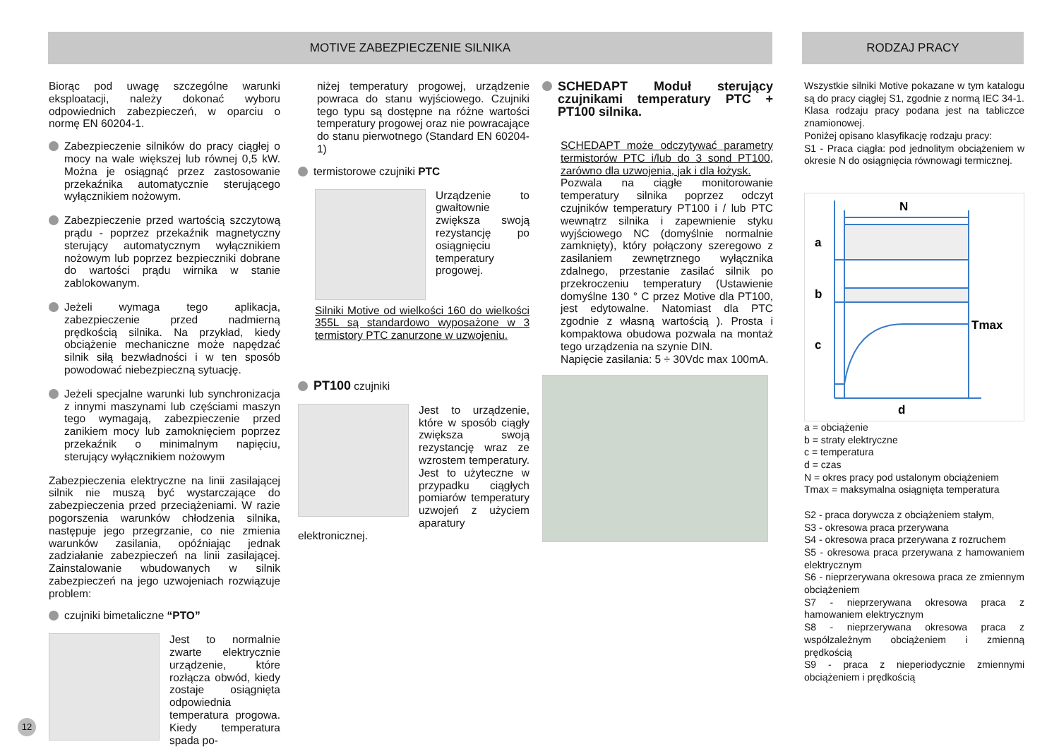MOTIVE ZABEZPIECZENIE SILNIKA RODZAJ PRACY
Biorąc pod uwagę szczególne warunki eksploatacji, należy dokonać wyboru odpowiednich zabezpieczeń, w oparciu o normę EN 60204-1.
Zabezpieczenie silników do pracy ciągłej o mocy na wale większej lub równej 0,5 kW. Można je osiągnąć przez zastosowanie przekaźnika automatycznie sterującego wyłącznikiem nożowym.
Zabezpieczenie przed wartością szczytową prądu - poprzez przekaźnik magnetyczny sterujący automatycznym wyłącznikiem nożowym lub poprzez bezpieczniki dobrane do wartości prądu wirnika w stanie zablokowanym.
Jeżeli wymaga tego aplikacja, zabezpieczenie przed nadmierną prędkością silnika. Na przykład, kiedy obciążenie mechaniczne może napędzać silnik siłą bezwładności i w ten sposób powodować niebezpieczną sytuację.
Jeżeli specjalne warunki lub synchronizacja z innymi maszynami lub częściami maszyn tego wymagają, zabezpieczenie przed zanikiem mocy lub zamoknięciem poprzez przekaźnik o minimalnym napięciu, sterujący wyłącznikiem nożowym
Zabezpieczenia elektryczne na linii zasilającej silnik nie muszą być wystarczające do zabezpieczenia przed przeciążeniami. W razie pogorszenia warunków chłodzenia silnika, następuje jego przegrzanie, co nie zmienia warunków zasilania, opóźniając jednak zadziałanie zabezpieczeń na linii zasilającej. Zainstalowanie wbudowanych w silnik zabezpieczeń na jego uzwojeniach rozwiązuje problem:
czujniki bimetaliczne “PTO”
Jest to normalnie zwarte elektrycznie urządzenie, które rozłącza obwód, kiedy zostaje osiągnięta odpowiednia temperatura progowa. Kiedy temperatura spada po-
niżej temperatury progowej, urządzenie powraca do stanu wyjściowego. Czujniki tego typu są dostępne na różne wartości temperatury progowej oraz nie powracające do stanu pierwotnego (Standard EN 60204-1)
termistorowe czujniki PTC
Urządzenie to gwałtownie zwiększa swoją rezystancję po osiągnięciu temperatury progowej.
Silniki Motive od wielkości 160 do wielkości 355L są standardowo wyposażone w 3 termistory PTC zanurzone w uzwojeniu.
PT100 czujniki
Jest to urządzenie, które w sposób ciągły zwiększa swoją rezystancję wraz ze wzrostem temperatury. Jest to użyteczne w przypadku ciągłych pomiarów temperatury uzwojeń z użyciem aparatury elektronicznej.
SCHEDAPT Moduł sterujący czujnikami temperatury PTC + PT100 silnika.
SCHEDAPT może odczytywać parametry termistorów PTC i/lub do 3 sond PT100, zarówno dla uzwojenia, jak i dla łożysk.
Pozwala na ciągłe monitorowanie temperatury silnika poprzez odczyt czujników temperatury PT100 i / lub PTC wewnątrz silnika i zapewnienie styku wyjściowego NC (domyślnie normalnie zamknięty), który połączony szeregowo z zasilaniem zewnętrznego wyłącznika zdalnego, przestanie zasilać silnik po przekroczeniu temperatury (Ustawienie domyślne 130 ° C przez Motive dla PT100, jest edytowalne. Natomiast dla PTC zgodnie z własną wartością ). Prosta i kompaktowa obudowa pozwala na montaż tego urządzenia na szynie DIN.
Napięcie zasilania: 5 ÷ 30Vdc max 100mA.
Wszystkie silniki Motive pokazane w tym katalogu są do pracy ciągłej S1, zgodnie z normą IEC 34-1. Klasa rodzaju pracy podana jest na tabliczce znamionowej.
Poniżej opisano klasyfikację rodzaju pracy:
S1 - Praca ciągła: pod jednolitym obciążeniem w okresie N do osiągnięcia równowagi termicznej.
N
a
b
c
Tmax
d
a = obciążenie
b = straty elektryczne
c = temperatura
d = czas
N = okres pracy pod ustalonym obciążeniem
Tmax = maksymalna osiągnięta temperatura
S2 - praca dorywcza z obciążeniem stałym,
S3 - okresowa praca przerywana
S4 - okresowa praca przerywana z rozruchem
S5 - okresowa praca przerywana z hamowaniem elektrycznym
S6 - nieprzerywana okresowa praca ze zmiennym obciążeniem
S7 - nieprzerywana okresowa praca z hamowaniem elektrycznym
S8 - nieprzerywana okresowa praca z współzależnym obciążeniem i zmienną prędkością
S9 - praca z nieperiodycznie zmiennymi obciążeniem i prędkością
12